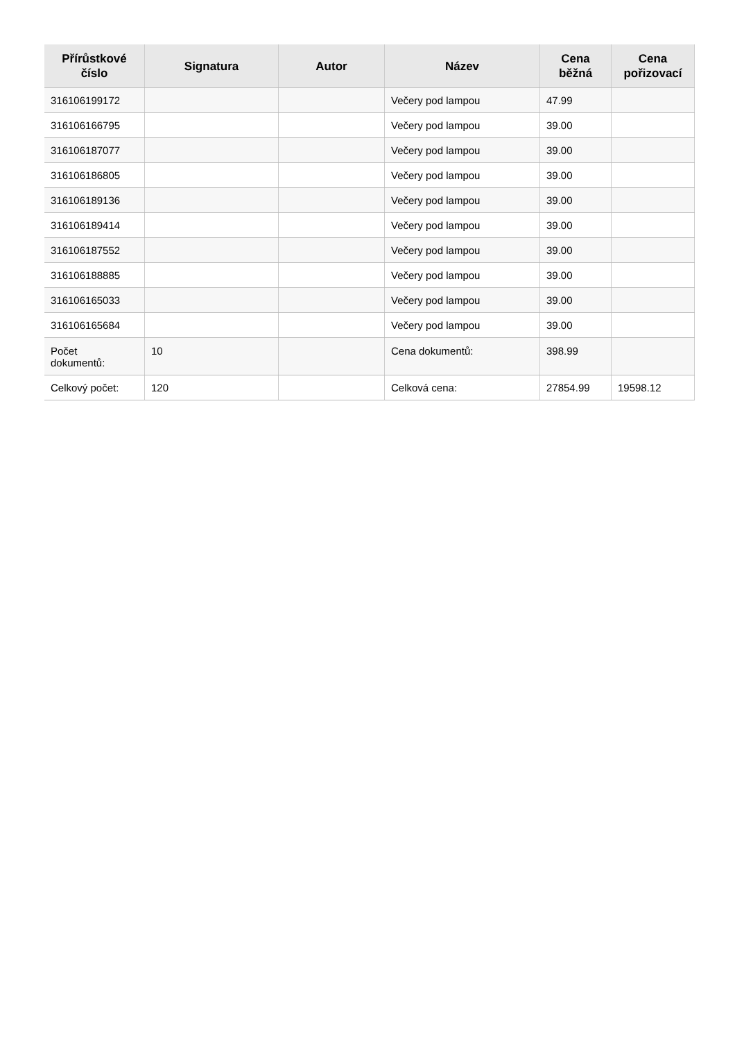| Přírůstkové číslo | Signatura | Autor | Název | Cena běžná | Cena pořizovací |
| --- | --- | --- | --- | --- | --- |
| 316106199172 | | | Večery pod lampou | 47.99 | |
| 316106166795 | | | Večery pod lampou | 39.00 | |
| 316106187077 | | | Večery pod lampou | 39.00 | |
| 316106186805 | | | Večery pod lampou | 39.00 | |
| 316106189136 | | | Večery pod lampou | 39.00 | |
| 316106189414 | | | Večery pod lampou | 39.00 | |
| 316106187552 | | | Večery pod lampou | 39.00 | |
| 316106188885 | | | Večery pod lampou | 39.00 | |
| 316106165033 | | | Večery pod lampou | 39.00 | |
| 316106165684 | | | Večery pod lampou | 39.00 | |
| Počet dokumentů: | 10 | | Cena dokumentů: | 398.99 | |
| Celkový počet: | 120 | | Celková cena: | 27854.99 | 19598.12 |